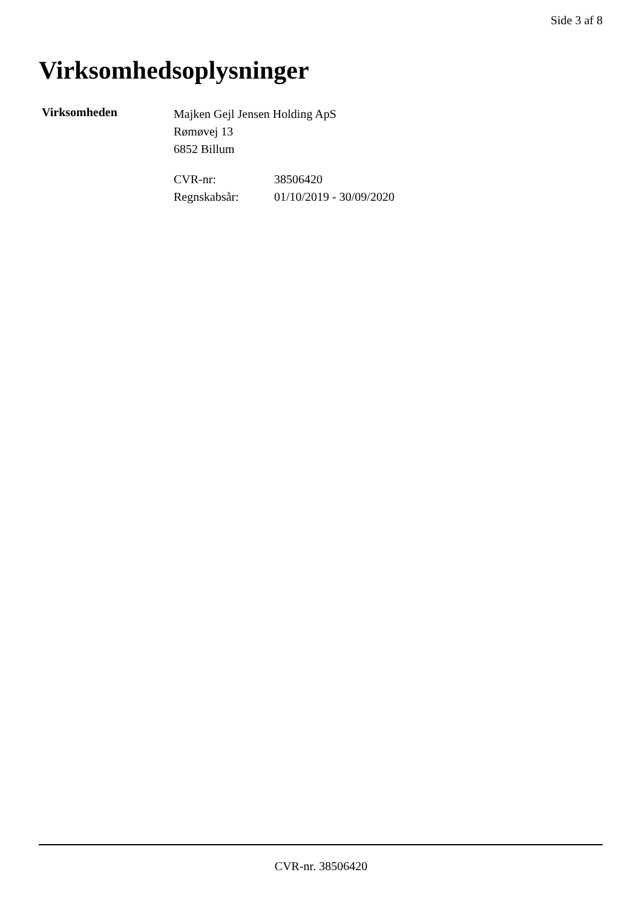Side 3 af 8
Virksomhedsoplysninger
Virksomheden
Majken Gejl Jensen Holding ApS
Rømøvej 13
6852 Billum
CVR-nr: 38506420
Regnskabsår: 01/10/2019 - 30/09/2020
CVR-nr. 38506420